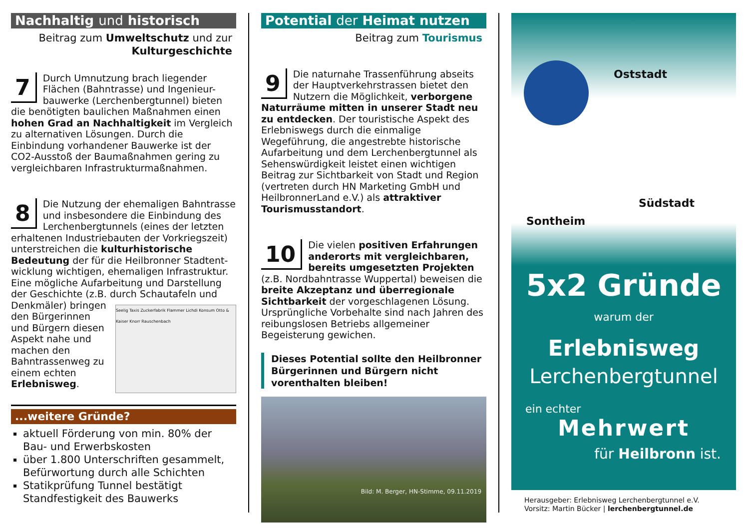Nachhaltig und historisch
Beitrag zum Umweltschutz und zur
Kulturgeschichte
7
Durch Umnutzung brach liegender Flächen (Bahntrasse) und Ingenieur-bauwerke (Lerchenbergtunnel) bieten die benötigten baulichen Maßnahmen einen hohen Grad an Nachhaltigkeit im Vergleich zu alternativen Lösungen. Durch die Einbindung vorhandener Bauwerke ist der CO2-Ausstoß der Baumaßnahmen gering zu vergleichbaren Infrastrukturmaßnahmen.
8
Die Nutzung der ehemaligen Bahntrasse und insbesondere die Einbindung des Lerchenbergtunnels (eines der letzten erhaltenen Industriebauten der Vorkriegszeit) unterstreichen die kulturhistorische Bedeutung der für die Heilbronner Stadtent-wicklung wichtigen, ehemaligen Infrastruktur. Eine mögliche Aufarbeitung und Darstellung der Geschichte (z.B. durch Schautafeln und Seelig Taxis Zuckerfabrik Flammer Lichdi Konsum Otto & Kaiser Knorr Rauschenbach Denkmäler) bringen den Bürgerinnen und Bürgern diesen Aspekt nahe und machen den Bahntrassenweg zu einem echten Erlebnisweg.
...weitere Gründe?
aktuell Förderung von min. 80% der Bau- und Erwerbskosten
über 1.800 Unterschriften gesammelt, Befürwortung durch alle Schichten
Statikprüfung Tunnel bestätigt Standfestigkeit des Bauwerks
Potential der Heimat nutzen
Beitrag zum Tourismus
9
Die naturnahe Trassenführung abseits der Hauptverkehrstrassen bietet den Nutzern die Möglichkeit, verborgene Naturräume mitten in unserer Stadt neu zu entdecken. Der touristische Aspekt des Erlebniswegs durch die einmalige Wegeführung, die angestrebte historische Aufarbeitung und dem Lerchenbergtunnel als Sehenswürdigkeit leistet einen wichtigen Beitrag zur Sichtbarkeit von Stadt und Region (vertreten durch HN Marketing GmbH und HeilbronnerLand e.V.) als attraktiver Tourismusstandort.
10
Die vielen positiven Erfahrungen anderorts mit vergleichbaren, bereits umgesetzten Projekten (z.B. Nordbahntrasse Wuppertal) beweisen die breite Akzeptanz und überregionale Sichtbarkeit der vorgeschlagenen Lösung. Ursprüngliche Vorbehalte sind nach Jahren des reibungslosen Betriebs allgemeiner Begeisterung gewichen.
Dieses Potential sollte den Heilbronner Bürgerinnen und Bürgern nicht vorenthalten bleiben!
Bild: M. Berger, HN-Stimme, 09.11.2019
Oststadt
Südstadt
Sontheim
5x2 Gründe
warum der
Erlebnisweg
Lerchenbergtunnel
ein echter
Mehrwert
für Heilbronn ist.
Herausgeber: Erlebnisweg Lerchenbergtunnel e.V.
Vorsitz: Martin Bücker | lerchenbergtunnel.de